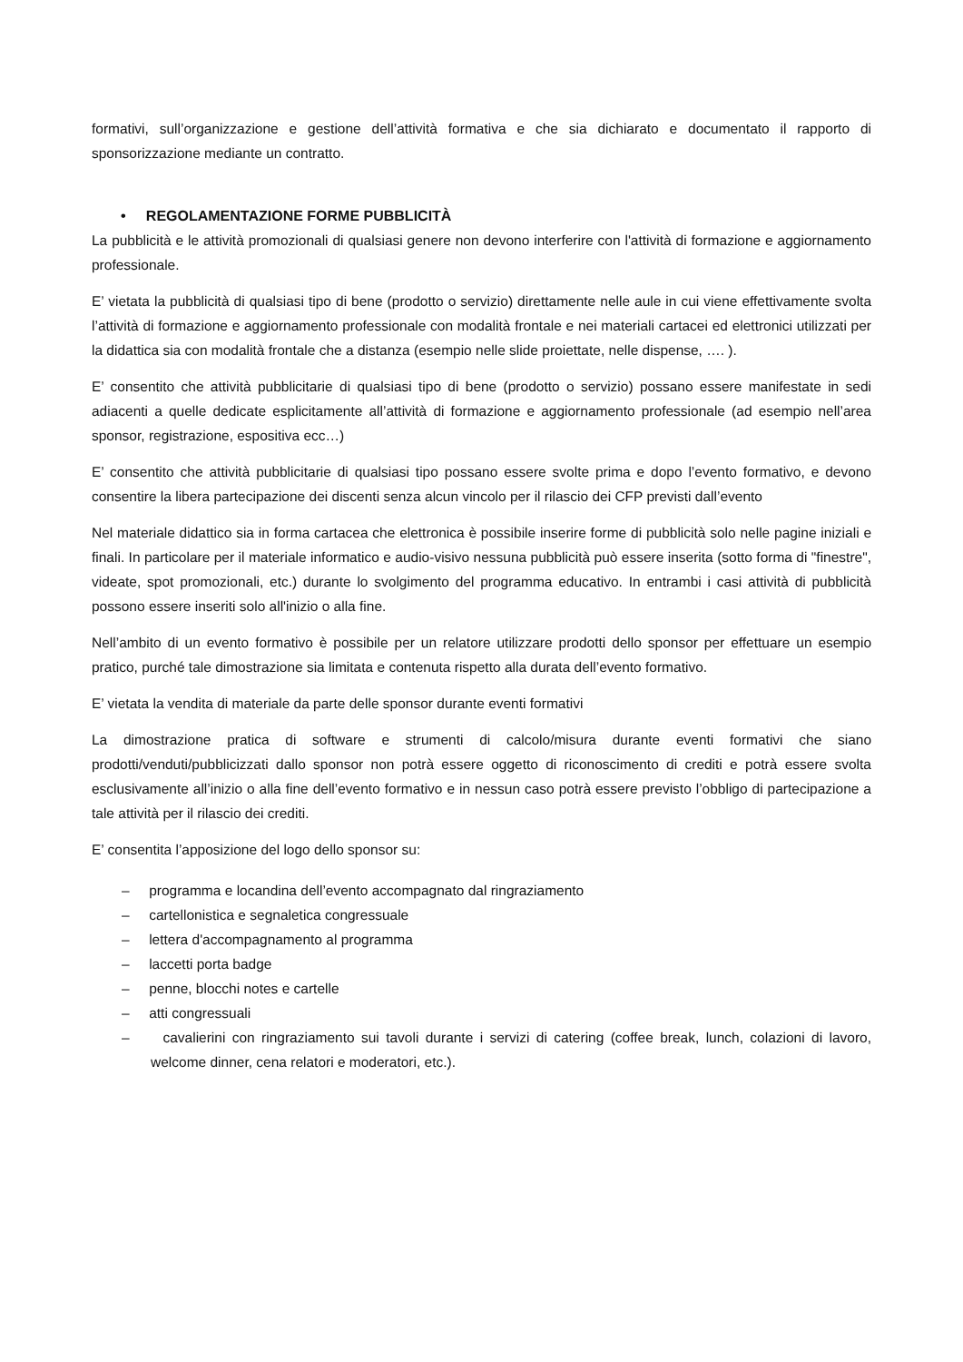formativi, sull’organizzazione e gestione dell’attività formativa e che sia dichiarato e documentato il rapporto di sponsorizzazione mediante un contratto.
• REGOLAMENTAZIONE FORME PUBBLICITÀ
La pubblicità e le attività promozionali di qualsiasi genere non devono interferire con l'attività di formazione e aggiornamento professionale.
E’ vietata la pubblicità di qualsiasi tipo di bene (prodotto o servizio) direttamente nelle aule in cui viene effettivamente svolta l’attività di formazione e aggiornamento professionale con modalità frontale e nei materiali cartacei ed elettronici utilizzati per la didattica sia con modalità frontale che a distanza (esempio nelle slide proiettate, nelle dispense, …. ).
E’ consentito che attività pubblicitarie di qualsiasi tipo di bene (prodotto o servizio) possano essere manifestate in sedi adiacenti a quelle dedicate esplicitamente all’attività di formazione e aggiornamento professionale (ad esempio nell’area sponsor, registrazione, espositiva ecc…)
E’ consentito che attività pubblicitarie di qualsiasi tipo possano essere svolte prima e dopo l’evento formativo, e devono consentire la libera partecipazione dei discenti senza alcun vincolo per il rilascio dei CFP previsti dall’evento
Nel materiale didattico sia in forma cartacea che elettronica è possibile inserire forme di pubblicità solo nelle pagine iniziali e finali. In particolare per il materiale informatico e audio-visivo nessuna pubblicità può essere inserita (sotto forma di "finestre", videate, spot promozionali, etc.) durante lo svolgimento del programma educativo. In entrambi i casi attività di pubblicità possono essere inseriti solo all'inizio o alla fine.
Nell’ambito di un evento formativo è possibile per un relatore utilizzare prodotti dello sponsor per effettuare un esempio pratico, purché tale dimostrazione sia limitata e contenuta rispetto alla durata dell’evento formativo.
E’ vietata la vendita di materiale da parte delle sponsor durante eventi formativi
La dimostrazione pratica di software e strumenti di calcolo/misura durante eventi formativi che siano prodotti/venduti/pubblicizzati dallo sponsor non potrà essere oggetto di riconoscimento di crediti e potrà essere svolta esclusivamente all’inizio o alla fine dell’evento formativo e in nessun caso potrà essere previsto l’obbligo di partecipazione a tale attività per il rilascio dei crediti.
E’ consentita l’apposizione del logo dello sponsor su:
– programma e locandina dell’evento accompagnato dal ringraziamento
– cartellonistica e segnaletica congressuale
– lettera d'accompagnamento al programma
– laccetti porta badge
– penne, blocchi notes e cartelle
– atti congressuali
– cavalierini con ringraziamento sui tavoli durante i servizi di catering (coffee break, lunch, colazioni di lavoro, welcome dinner, cena relatori e moderatori, etc.).